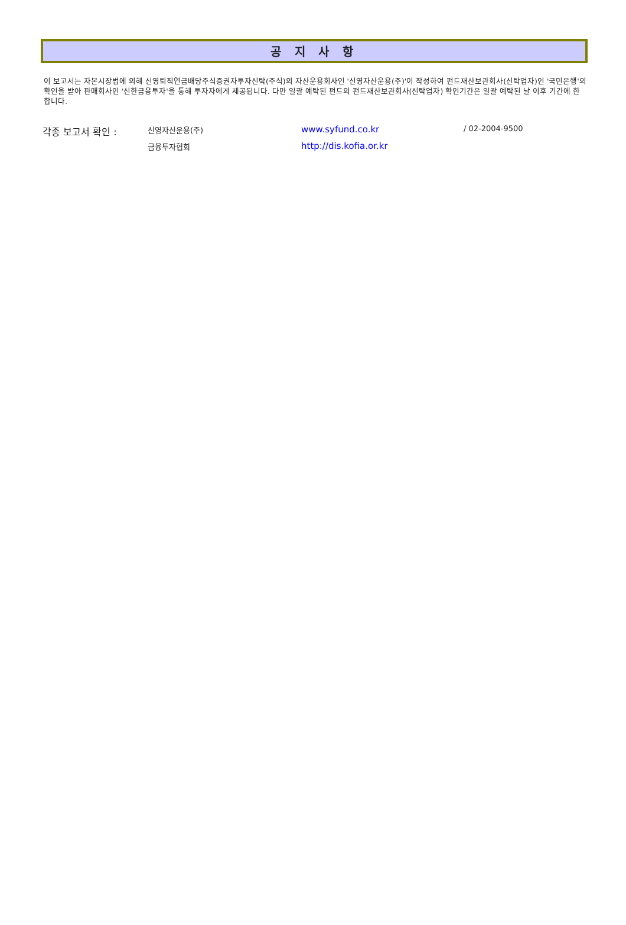공 지 사 항
이 보고서는 자본시장법에 의해 신영퇴직연금배당주식증권자투자신탁(주식)의 자산운용회사인 '신영자산운용(주)'이 작성하여 펀드재산보관회사(신탁업자)인 '국민은행'의 확인을 받아 판매회사인 '신한금융투자'을 통해 투자자에게 제공됩니다. 다만 일괄 예탁된 펀드의 펀드재산보관회사(신탁업자) 확인기간은 일괄 예탁된 날 이후 기간에 한합니다.
| 각종 보고서 확인 : | 신영자산운용(주) | www.syfund.co.kr | / 02-2004-9500 |
| | 금융투자협회 | http://dis.kofia.or.kr | |